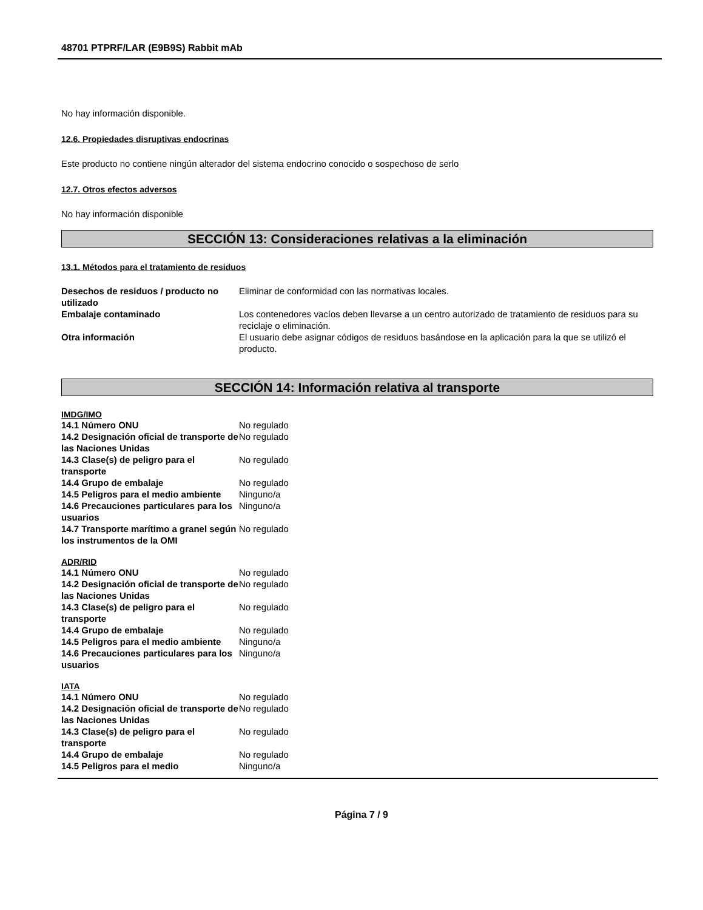48701 PTPRF/LAR (E9B9S) Rabbit mAb
No hay información disponible.
12.6. Propiedades disruptivas endocrinas
Este producto no contiene ningún alterador del sistema endocrino conocido o sospechoso de serlo
12.7. Otros efectos adversos
No hay información disponible
SECCIÓN 13: Consideraciones relativas a la eliminación
13.1. Métodos para el tratamiento de residuos
| Desechos de residuos / producto no utilizado | Eliminar de conformidad con las normativas locales. |
| Embalaje contaminado | Los contenedores vacíos deben llevarse a un centro autorizado de tratamiento de residuos para su reciclaje o eliminación. |
| Otra información | El usuario debe asignar códigos de residuos basándose en la aplicación para la que se utilizó el producto. |
SECCIÓN 14: Información relativa al transporte
IMDG/IMO
| 14.1 Número ONU | No regulado |
| 14.2 Designación oficial de transporte de las Naciones Unidas | No regulado |
| 14.3 Clase(s) de peligro para el transporte | No regulado |
| 14.4 Grupo de embalaje | No regulado |
| 14.5 Peligros para el medio ambiente | Ninguno/a |
| 14.6 Precauciones particulares para los usuarios | Ninguno/a |
| 14.7 Transporte marítimo a granel según los instrumentos de la OMI | No regulado |
ADR/RID
| 14.1 Número ONU | No regulado |
| 14.2 Designación oficial de transporte de las Naciones Unidas | No regulado |
| 14.3 Clase(s) de peligro para el transporte | No regulado |
| 14.4 Grupo de embalaje | No regulado |
| 14.5 Peligros para el medio ambiente | Ninguno/a |
| 14.6 Precauciones particulares para los usuarios | Ninguno/a |
IATA
| 14.1 Número ONU | No regulado |
| 14.2 Designación oficial de transporte de las Naciones Unidas | No regulado |
| 14.3 Clase(s) de peligro para el transporte | No regulado |
| 14.4 Grupo de embalaje | No regulado |
| 14.5 Peligros para el medio | Ninguno/a |
Página 7 / 9